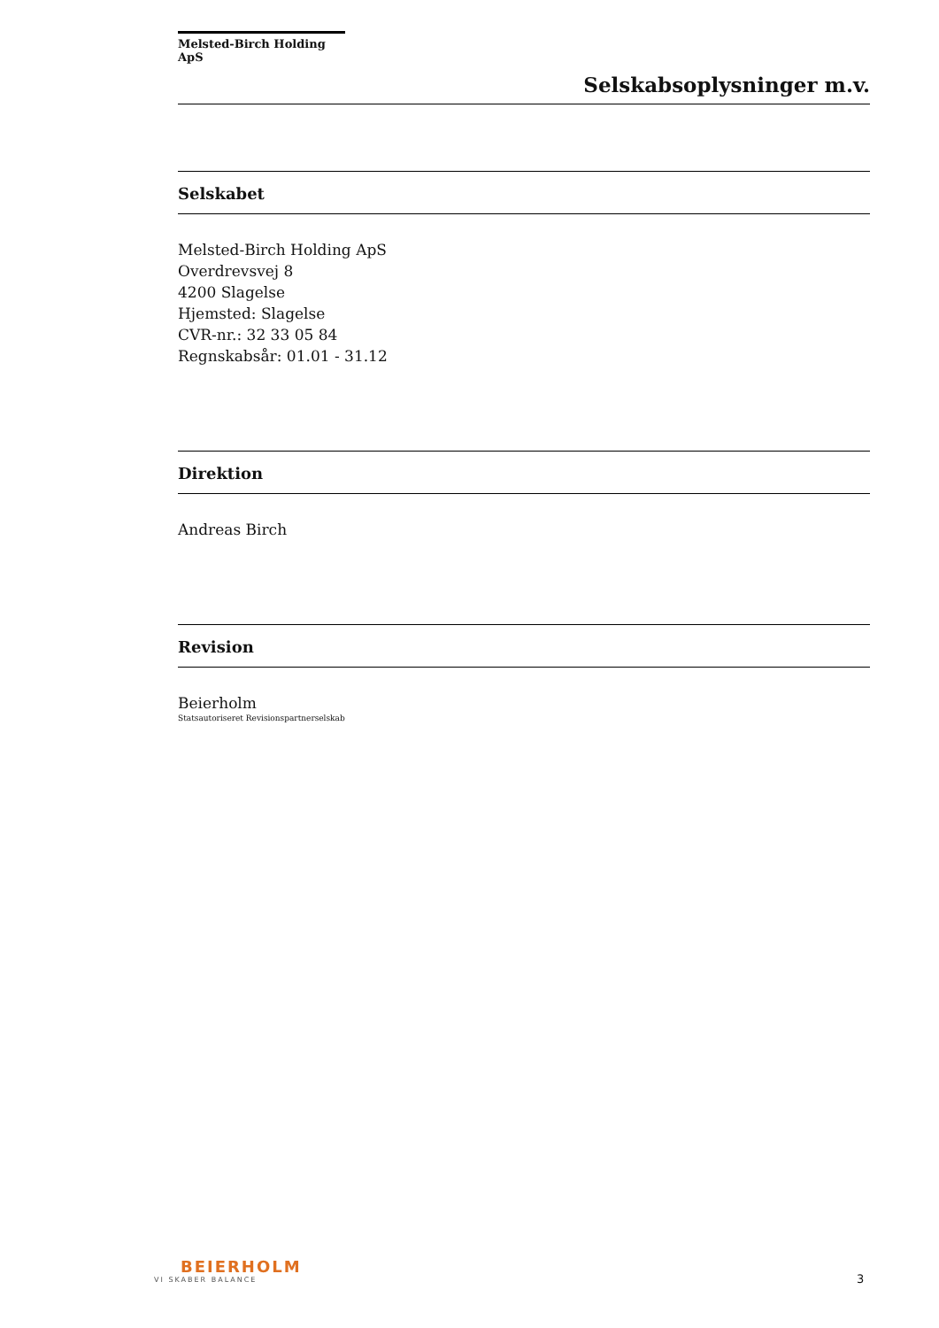Melsted-Birch Holding ApS
Selskabsoplysninger m.v.
Selskabet
Melsted-Birch Holding ApS
Overdrevsvej 8
4200 Slagelse
Hjemsted: Slagelse
CVR-nr.: 32 33 05 84
Regnskabsår: 01.01 - 31.12
Direktion
Andreas Birch
Revision
Beierholm
Statsautoriseret Revisionspartnerselskab
BEIERHOLM
VI SKABER BALANCE
3